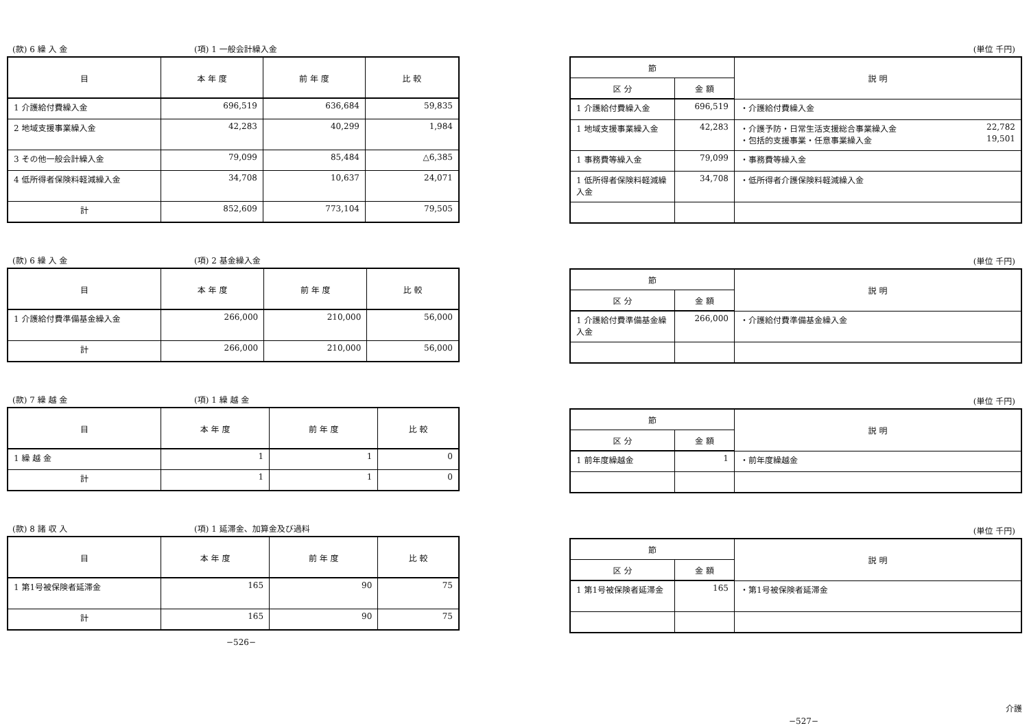(款) 6 繰 入 金 (項) 1 一般会計繰入金
| 目 | 本 年 度 | 前 年 度 | 比 較 |
| --- | --- | --- | --- |
| 1 介護給付費繰入金 | 696,519 | 636,684 | 59,835 |
| 2 地域支援事業繰入金 | 42,283 | 40,299 | 1,984 |
| 3 その他一般会計繰入金 | 79,099 | 85,484 | △6,385 |
| 4 低所得者保険料軽減繰入金 | 34,708 | 10,637 | 24,071 |
| 計 | 852,609 | 773,104 | 79,505 |
(款) 6 繰 入 金 (項) 2 基金繰入金
| 目 | 本 年 度 | 前 年 度 | 比 較 |
| --- | --- | --- | --- |
| 1 介護給付費準備基金繰入金 | 266,000 | 210,000 | 56,000 |
| 計 | 266,000 | 210,000 | 56,000 |
(款) 7 繰 越 金 (項) 1 繰 越 金
| 目 | 本 年 度 | 前 年 度 | 比 較 |
| --- | --- | --- | --- |
| 1 繰 越 金 | 1 | 1 | 0 |
| 計 | 1 | 1 | 0 |
(款) 8 諸 収 入 (項) 1 延滞金、加算金及び過料
| 目 | 本 年 度 | 前 年 度 | 比 較 |
| --- | --- | --- | --- |
| 1 第1号被保険者延滞金 | 165 | 90 | 75 |
| 計 | 165 | 90 | 75 |
−526−
(単位 千円)
| 節 | | 説 明 |
| --- | --- | --- |
| 区 分 | 金 額 | |
| 1 介護給付費繰入金 | 696,519 | ・介護給付費繰入金 |
| 1 地域支援事業繰入金 | 42,283 | ・介護予防・日常生活支援総合事業繰入金 22,782 ・包括的支援事業・任意事業繰入金 19,501 |
| 1 事務費等繰入金 | 79,099 | ・事務費等繰入金 |
| 1 低所得者保険料軽減繰入金 | 34,708 | ・低所得者介護保険料軽減繰入金 |
(単位 千円)
| 節 | | 説 明 |
| --- | --- | --- |
| 区 分 | 金 額 | |
| 1 介護給付費準備基金繰入金 | 266,000 | ・介護給付費準備基金繰入金 |
(単位 千円)
| 節 | | 説 明 |
| --- | --- | --- |
| 区 分 | 金 額 | |
| 1 前年度繰越金 | 1 | ・前年度繰越金 |
(単位 千円)
| 節 | | 説 明 |
| --- | --- | --- |
| 区 分 | 金 額 | |
| 1 第1号被保険者延滞金 | 165 | ・第1号被保険者延滞金 |
介護
−527−